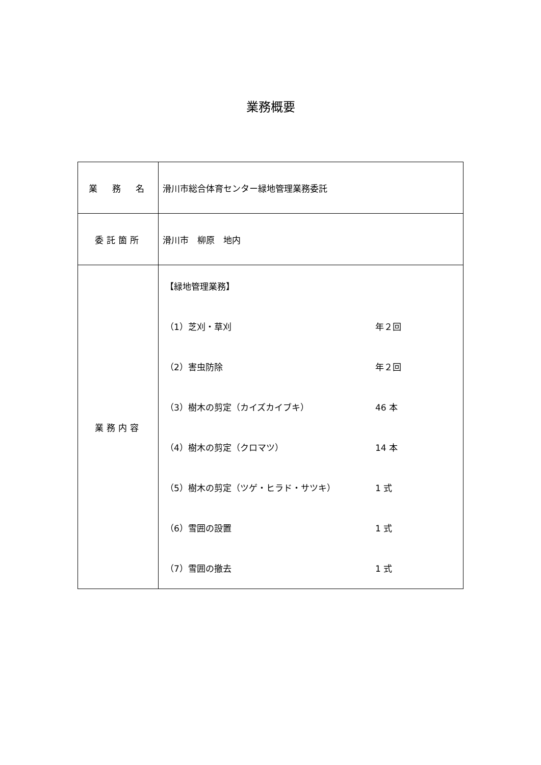業務概要
| 業 務 名 | 滑川市総合体育センター緑地管理業務委託 |
| 委託箇所 | 滑川市 柳原 地内 |
| 業務内容 | / 【緑地管理業務】 / / / （1）芝刈・草刈 / 年２回 / / （2）害虫防除 / 年２回 / / （3）樹木の剪定（カイズカイブキ） / 46 本 / / （4）樹木の剪定（クロマツ） / 14 本 / / （5）樹木の剪定（ツゲ・ヒラド・サツキ） / 1 式 / / （6）雪囲の設置 / 1 式 / / （7）雪囲の撤去 / 1 式 / |